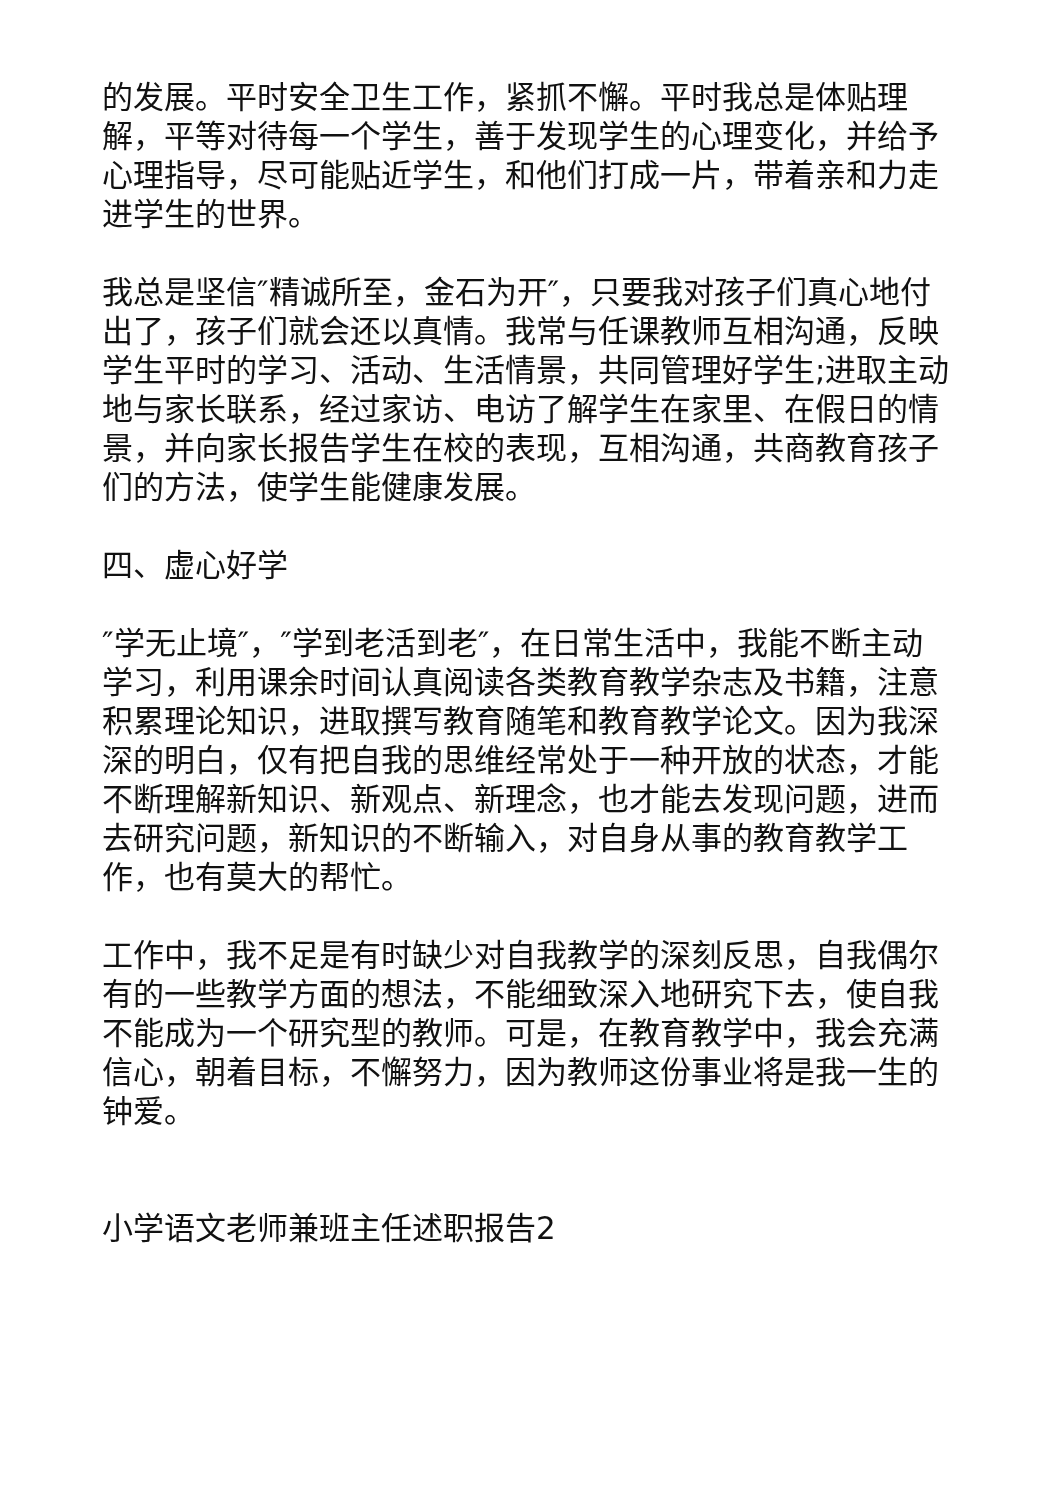的发展。平时安全卫生工作，紧抓不懈。平时我总是体贴理解，平等对待每一个学生，善于发现学生的心理变化，并给予心理指导，尽可能贴近学生，和他们打成一片，带着亲和力走进学生的世界。
我总是坚信″精诚所至，金石为开″，只要我对孩子们真心地付出了，孩子们就会还以真情。我常与任课教师互相沟通，反映学生平时的学习、活动、生活情景，共同管理好学生;进取主动地与家长联系，经过家访、电访了解学生在家里、在假日的情景，并向家长报告学生在校的表现，互相沟通，共商教育孩子们的方法，使学生能健康发展。
四、虚心好学
″学无止境″，″学到老活到老″，在日常生活中，我能不断主动学习，利用课余时间认真阅读各类教育教学杂志及书籍，注意积累理论知识，进取撰写教育随笔和教育教学论文。因为我深深的明白，仅有把自我的思维经常处于一种开放的状态，才能不断理解新知识、新观点、新理念，也才能去发现问题，进而去研究问题，新知识的不断输入，对自身从事的教育教学工作，也有莫大的帮忙。
工作中，我不足是有时缺少对自我教学的深刻反思，自我偶尔有的一些教学方面的想法，不能细致深入地研究下去，使自我不能成为一个研究型的教师。可是，在教育教学中，我会充满信心，朝着目标，不懈努力，因为教师这份事业将是我一生的钟爱。
小学语文老师兼班主任述职报告2